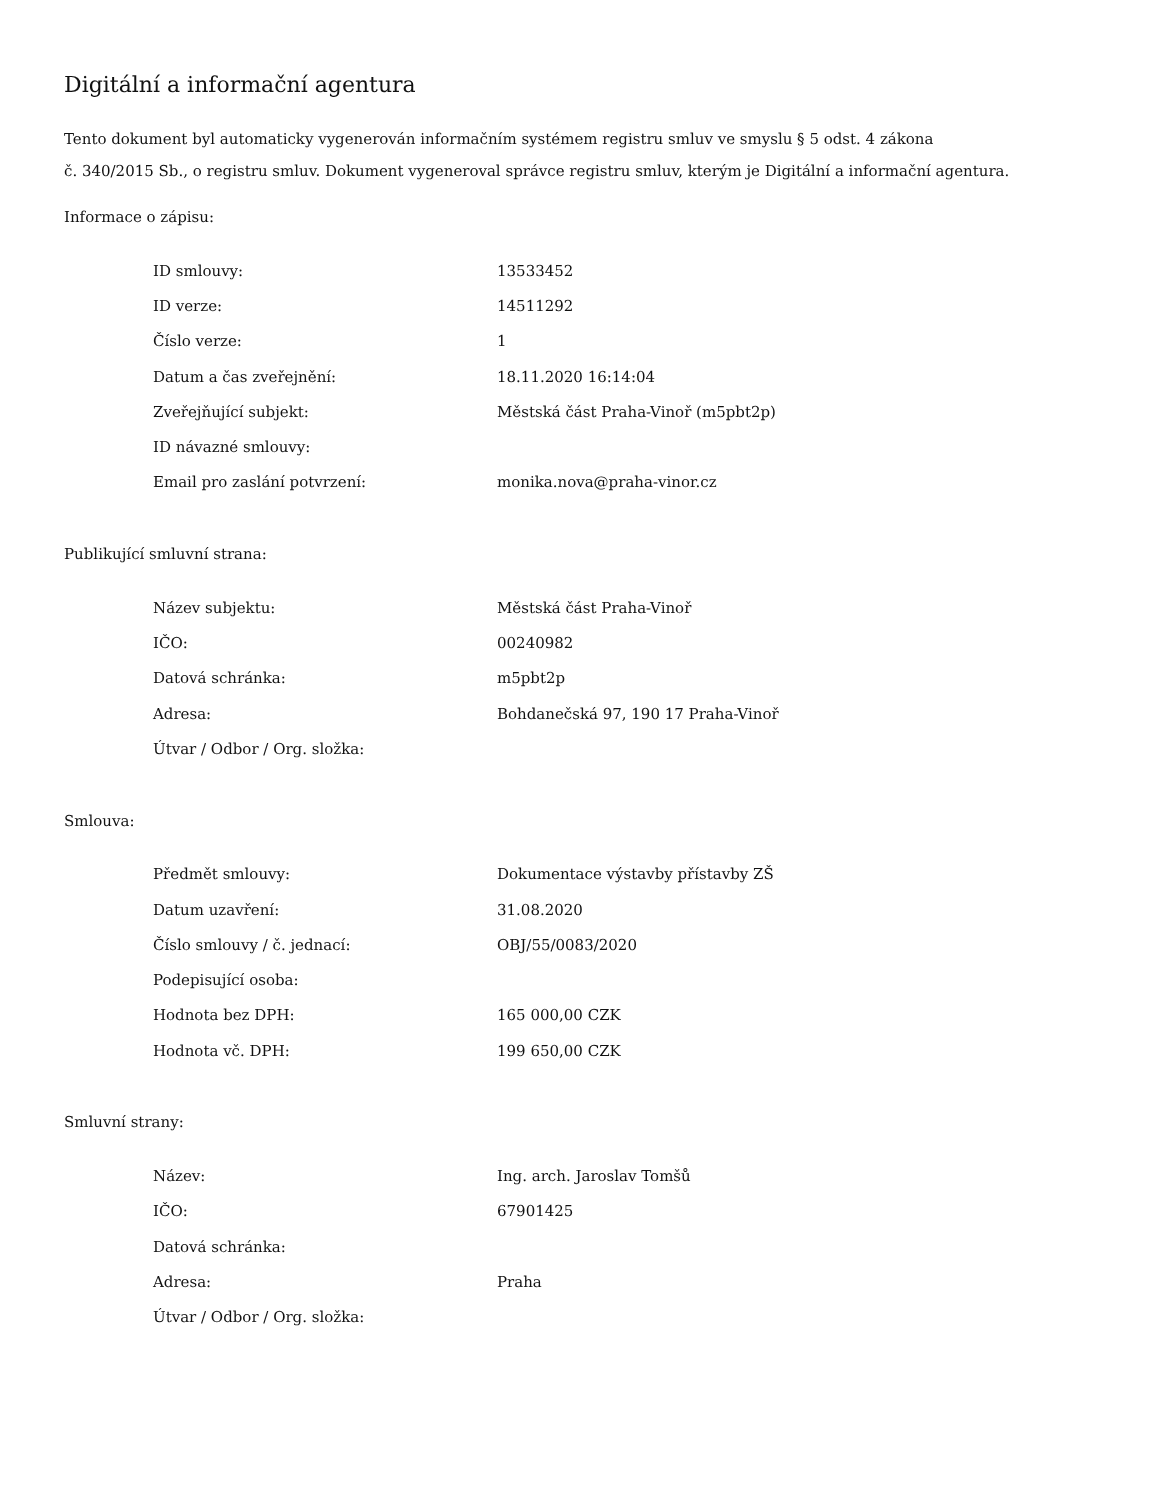Digitální a informační agentura
Tento dokument byl automaticky vygenerován informačním systémem registru smluv ve smyslu § 5 odst. 4 zákona
č. 340/2015 Sb., o registru smluv. Dokument vygeneroval správce registru smluv, kterým je Digitální a informační agentura.
Informace o zápisu:
| ID smlouvy: | 13533452 |
| ID verze: | 14511292 |
| Číslo verze: | 1 |
| Datum a čas zveřejnění: | 18.11.2020 16:14:04 |
| Zveřejňující subjekt: | Městská část Praha-Vinoř (m5pbt2p) |
| ID návazné smlouvy: | |
| Email pro zaslání potvrzení: | monika.nova@praha-vinor.cz |
Publikující smluvní strana:
| Název subjektu: | Městská část Praha-Vinoř |
| IČO: | 00240982 |
| Datová schránka: | m5pbt2p |
| Adresa: | Bohdanečská 97, 190 17 Praha-Vinoř |
| Útvar / Odbor / Org. složka: | |
Smlouva:
| Předmět smlouvy: | Dokumentace výstavby přístavby ZŠ |
| Datum uzavření: | 31.08.2020 |
| Číslo smlouvy / č. jednací: | OBJ/55/0083/2020 |
| Podepisující osoba: | |
| Hodnota bez DPH: | 165 000,00 CZK |
| Hodnota vč. DPH: | 199 650,00 CZK |
Smluvní strany:
| Název: | Ing. arch. Jaroslav Tomšů |
| IČO: | 67901425 |
| Datová schránka: | |
| Adresa: | Praha |
| Útvar / Odbor / Org. složka: | |